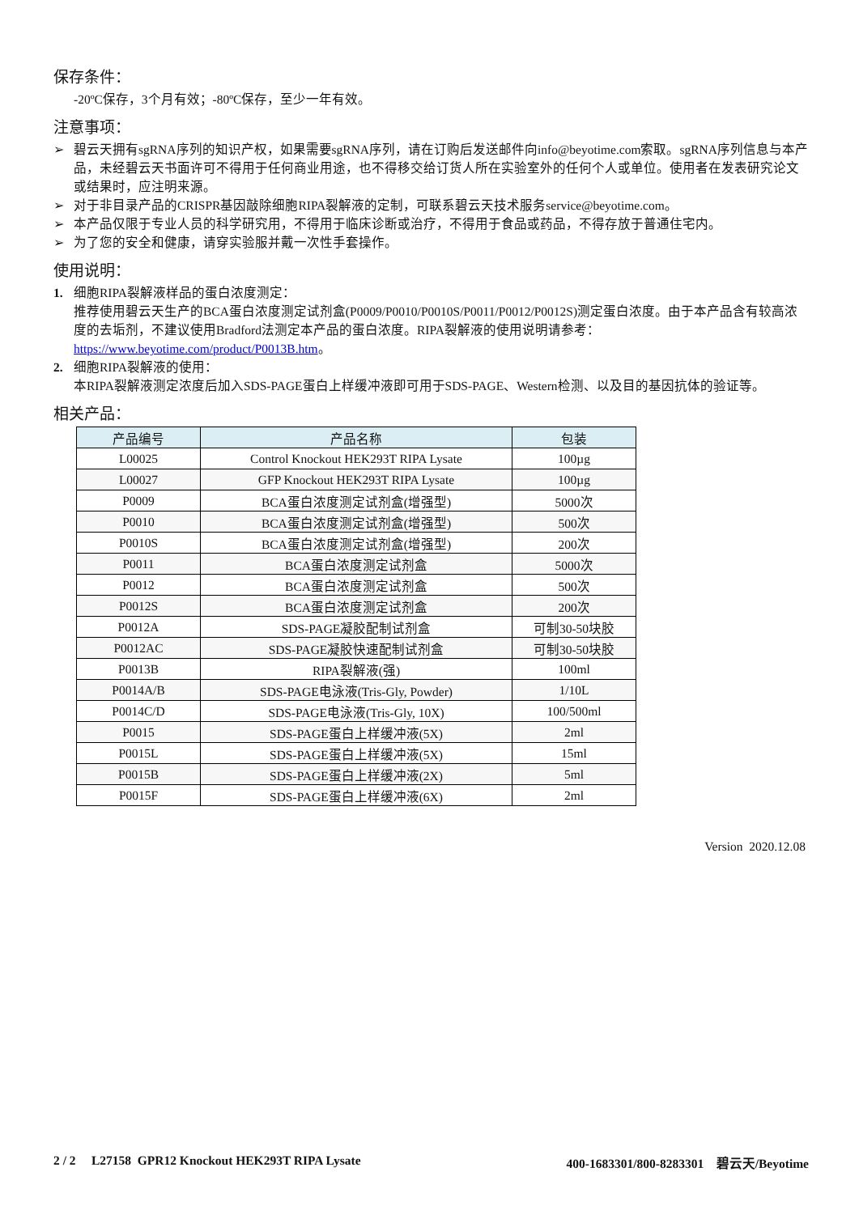保存条件：
-20ºC保存，3个月有效；-80ºC保存，至少一年有效。
注意事项：
➢ 碧云天拥有sgRNA序列的知识产权，如果需要sgRNA序列，请在订购后发送邮件向info@beyotime.com索取。sgRNA序列信息与本产品，未经碧云天书面许可不得用于任何商业用途，也不得移交给订货人所在实验室外的任何个人或单位。使用者在发表研究论文或结果时，应注明来源。
➢ 对于非目录产品的CRISPR基因敲除细胞RIPA裂解液的定制，可联系碧云天技术服务service@beyotime.com。
➢ 本产品仅限于专业人员的科学研究用，不得用于临床诊断或治疗，不得用于食品或药品，不得存放于普通住宅内。
➢ 为了您的安全和健康，请穿实验服并戴一次性手套操作。
使用说明：
1. 细胞RIPA裂解液样品的蛋白浓度测定：
推荐使用碧云天生产的BCA蛋白浓度测定试剂盒(P0009/P0010/P0010S/P0011/P0012/P0012S)测定蛋白浓度。由于本产品含有较高浓度的去垢剂，不建议使用Bradford法测定本产品的蛋白浓度。RIPA裂解液的使用说明请参考：https://www.beyotime.com/product/P0013B.htm。
2. 细胞RIPA裂解液的使用：
本RIPA裂解液测定浓度后加入SDS-PAGE蛋白上样缓冲液即可用于SDS-PAGE、Western检测、以及目的基因抗体的验证等。
相关产品：
| 产品编号 | 产品名称 | 包装 |
| --- | --- | --- |
| L00025 | Control Knockout HEK293T RIPA Lysate | 100µg |
| L00027 | GFP Knockout HEK293T RIPA Lysate | 100µg |
| P0009 | BCA蛋白浓度测定试剂盒(增强型) | 5000次 |
| P0010 | BCA蛋白浓度测定试剂盒(增强型) | 500次 |
| P0010S | BCA蛋白浓度测定试剂盒(增强型) | 200次 |
| P0011 | BCA蛋白浓度测定试剂盒 | 5000次 |
| P0012 | BCA蛋白浓度测定试剂盒 | 500次 |
| P0012S | BCA蛋白浓度测定试剂盒 | 200次 |
| P0012A | SDS-PAGE凝胶配制试剂盒 | 可制30-50块胶 |
| P0012AC | SDS-PAGE凝胶快速配制试剂盒 | 可制30-50块胶 |
| P0013B | RIPA裂解液(强) | 100ml |
| P0014A/B | SDS-PAGE电泳液(Tris-Gly, Powder) | 1/10L |
| P0014C/D | SDS-PAGE电泳液(Tris-Gly, 10X) | 100/500ml |
| P0015 | SDS-PAGE蛋白上样缓冲液(5X) | 2ml |
| P0015L | SDS-PAGE蛋白上样缓冲液(5X) | 15ml |
| P0015B | SDS-PAGE蛋白上样缓冲液(2X) | 5ml |
| P0015F | SDS-PAGE蛋白上样缓冲液(6X) | 2ml |
Version 2020.12.08
2 / 2 L27158 GPR12 Knockout HEK293T RIPA Lysate 400-1683301/800-8283301 碧云天/Beyotime